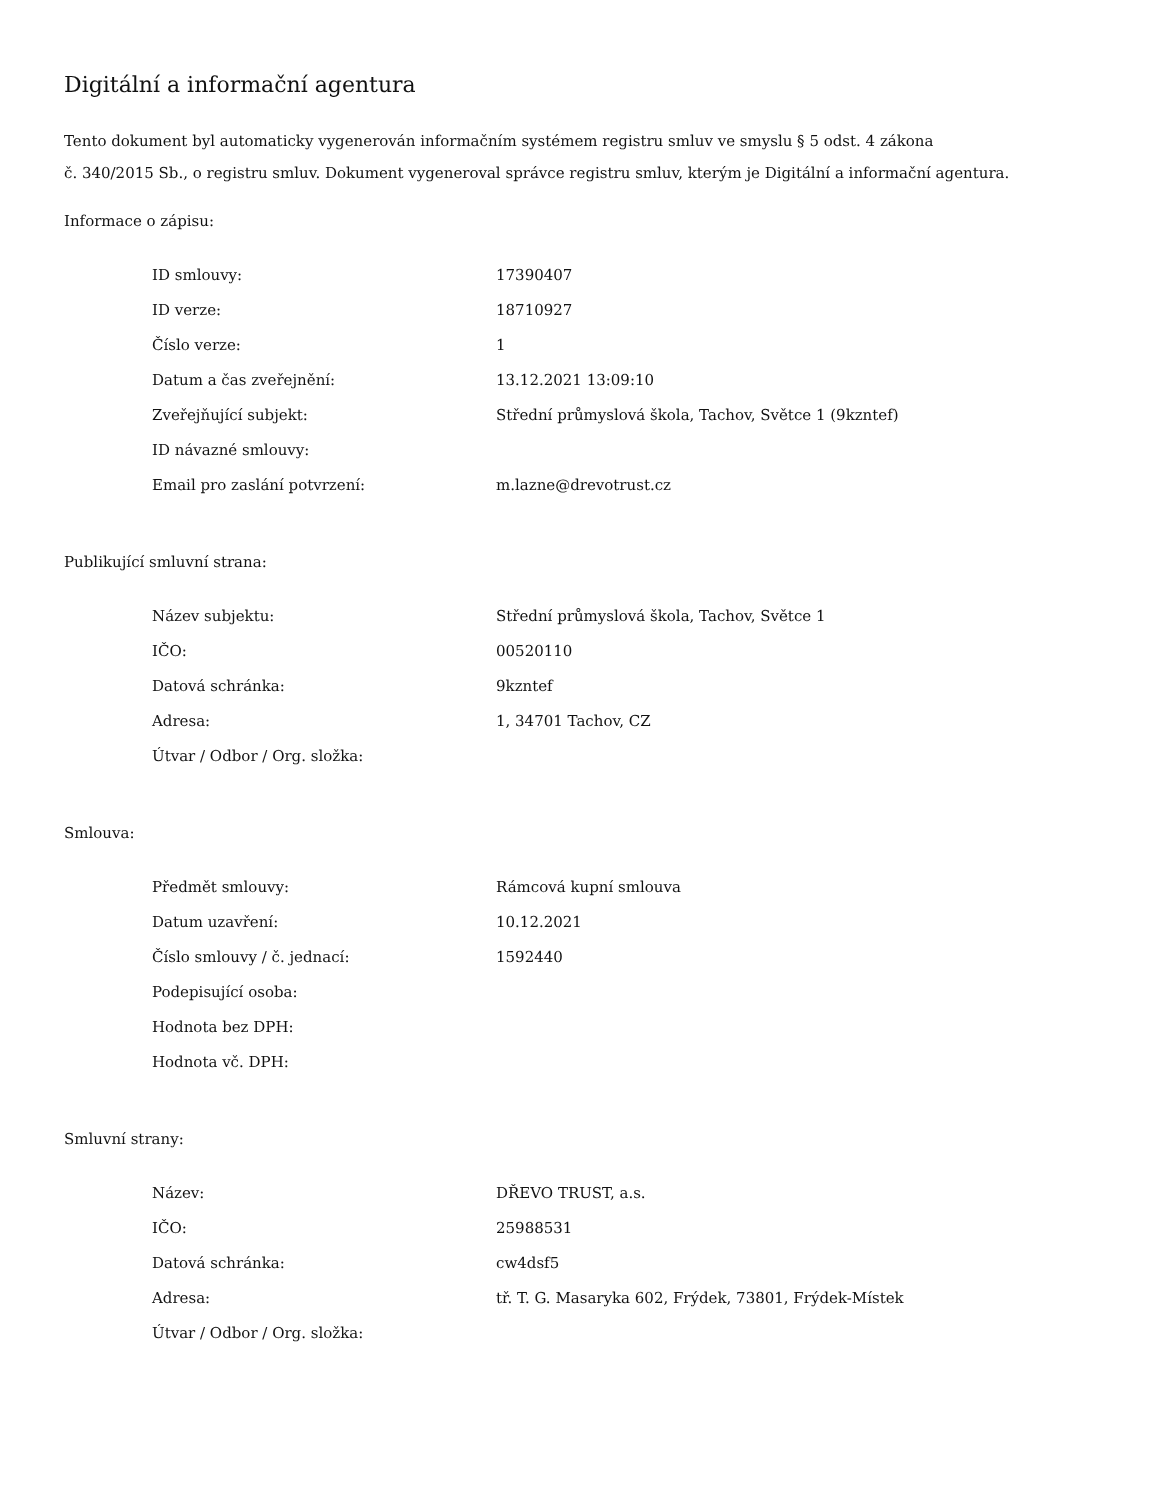Digitální a informační agentura
Tento dokument byl automaticky vygenerován informačním systémem registru smluv ve smyslu § 5 odst. 4 zákona
č. 340/2015 Sb., o registru smluv. Dokument vygeneroval správce registru smluv, kterým je Digitální a informační agentura.
Informace o zápisu:
| ID smlouvy: | 17390407 |
| ID verze: | 18710927 |
| Číslo verze: | 1 |
| Datum a čas zveřejnění: | 13.12.2021 13:09:10 |
| Zveřejňující subjekt: | Střední průmyslová škola, Tachov, Světce 1 (9kzntef) |
| ID návazné smlouvy: | |
| Email pro zaslání potvrzení: | m.lazne@drevotrust.cz |
Publikující smluvní strana:
| Název subjektu: | Střední průmyslová škola, Tachov, Světce 1 |
| IČO: | 00520110 |
| Datová schránka: | 9kzntef |
| Adresa: | 1, 34701 Tachov, CZ |
| Útvar / Odbor / Org. složka: | |
Smlouva:
| Předmět smlouvy: | Rámcová kupní smlouva |
| Datum uzavření: | 10.12.2021 |
| Číslo smlouvy / č. jednací: | 1592440 |
| Podepisující osoba: | |
| Hodnota bez DPH: | |
| Hodnota vč. DPH: | |
Smluvní strany:
| Název: | DŘEVO TRUST, a.s. |
| IČO: | 25988531 |
| Datová schránka: | cw4dsf5 |
| Adresa: | tř. T. G. Masaryka 602, Frýdek, 73801, Frýdek-Místek |
| Útvar / Odbor / Org. složka: | |